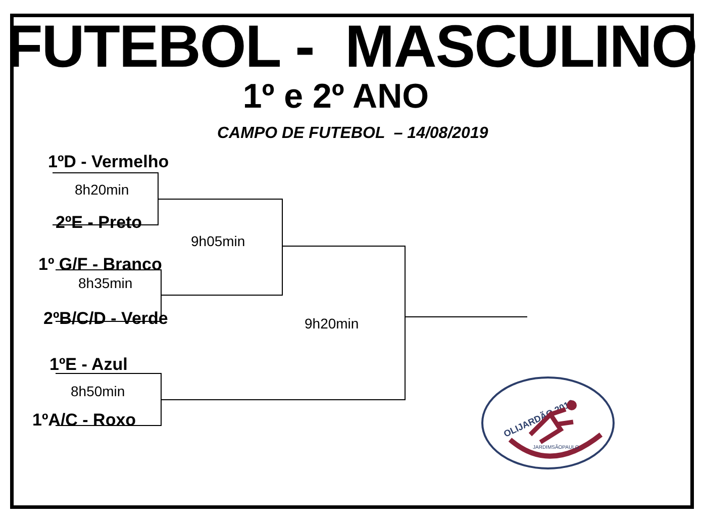FUTEBOL - MASCULINO
1º e 2º ANO
CAMPO DE FUTEBOL – 14/08/2019
1ºD - Vermelho
8h20min
2ºE - Preto
9h05min
1º G/F - Branco
8h35min
2ºB/C/D - Verde 9h20min
1ºE - Azul
8h50min
1ºA/C - Roxo
OLIJARDÃO 2019
JARDIMSÃOPAULO